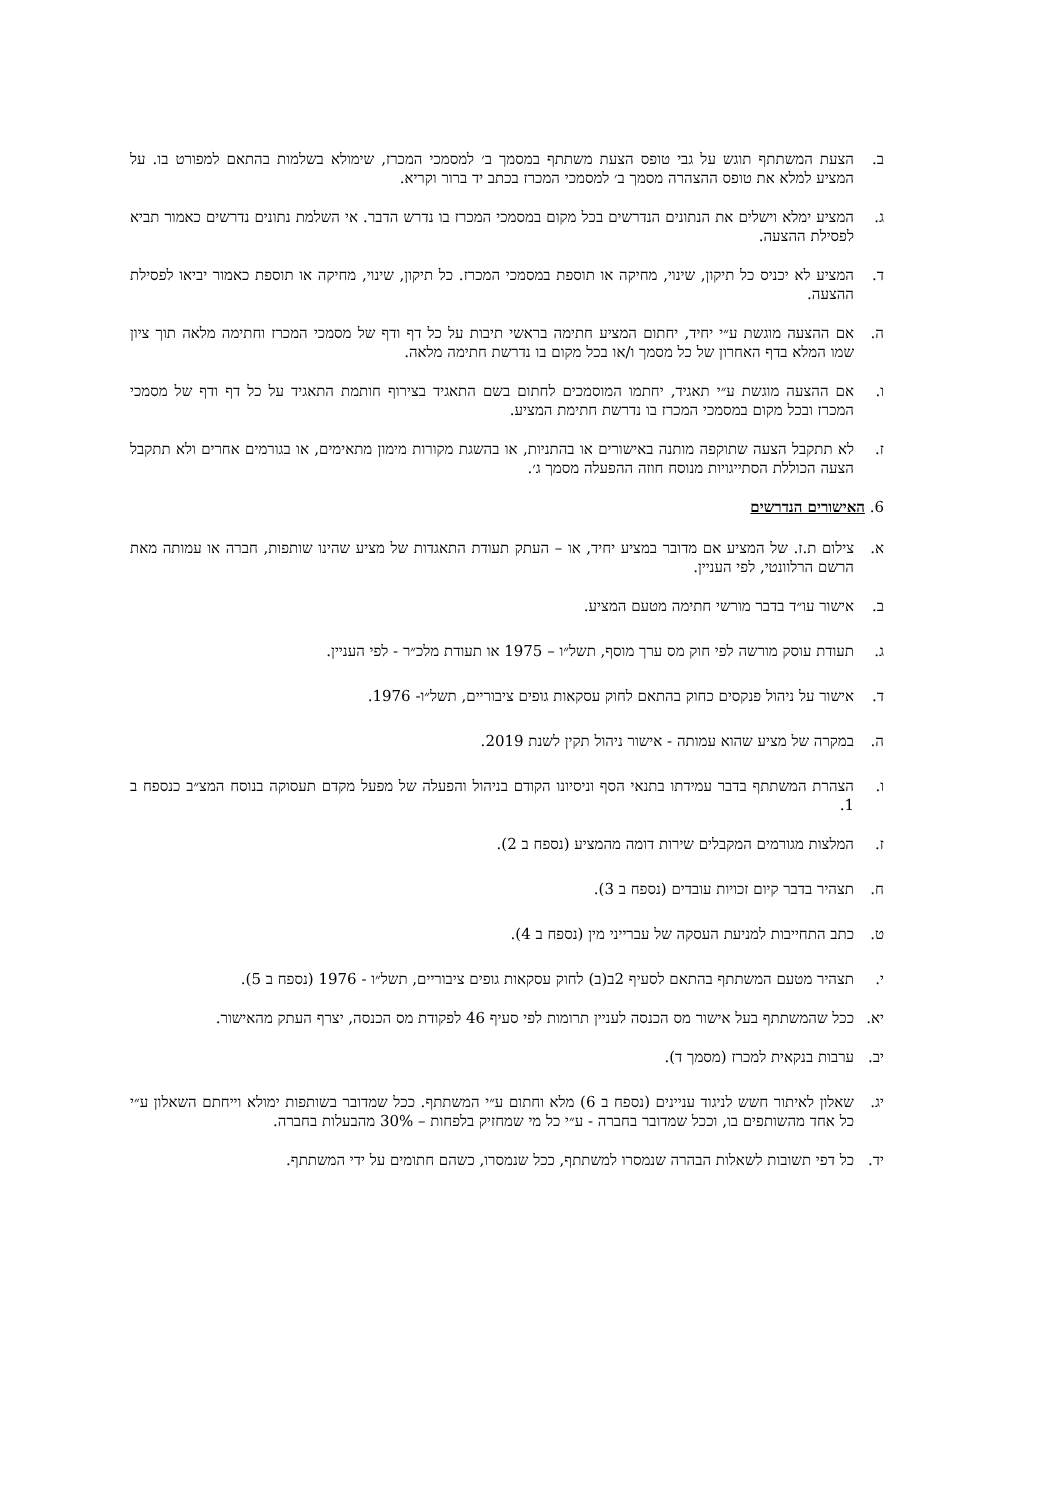ב. הצעת המשתתף תוגש על גבי טופס הצעת משתתף במסמך ב׳ למסמכי המכרז, שימולא בשלמות בהתאם למפורט בו. על המציע למלא את טופס ההצהרה מסמך ב׳ למסמכי המכרז בכתב יד ברור וקריא.
ג. המציע ימלא וישלים את הנתונים הנדרשים בכל מקום במסמכי המכרז בו נדרש הדבר. אי השלמת נתונים נדרשים כאמור תביא לפסילת ההצעה.
ד. המציע לא יכניס כל תיקון, שינוי, מחיקה או תוספת במסמכי המכרז. כל תיקון, שינוי, מחיקה או תוספת כאמור יביאו לפסילת ההצעה.
ה. אם ההצעה מוגשת ע״י יחיד, יחתום המציע חתימה בראשי תיבות על כל דף ודף של מסמכי המכרז וחתימה מלאה תוך ציון שמו המלא בדף האחרון של כל מסמך ו/או בכל מקום בו נדרשת חתימה מלאה.
ו. אם ההצעה מוגשת ע״י תאגיד, יחתמו המוסמכים לחתום בשם התאגיד בצירוף חותמת התאגיד על כל דף ודף של מסמכי המכרז ובכל מקום במסמכי המכרז בו נדרשת חתימת המציע.
ז. לא תתקבל הצעה שתוקפה מותנה באישורים או בהתניות, או בהשגת מקורות מימון מתאימים, או בגורמים אחרים ולא תתקבל הצעה הכוללת הסתייגויות מנוסח חוזה ההפעלה מסמך ג׳.
6. האישורים הנדרשים
א. צילום ת.ז. של המציע אם מדובר במציע יחיד, או – העתק תעודת התאגדות של מציע שהינו שותפות, חברה או עמותה מאת הרשם הרלוונטי, לפי העניין.
ב. אישור עו״ד בדבר מורשי חתימה מטעם המציע.
ג. תעודת עוסק מורשה לפי חוק מס ערך מוסף, תשל״ו – 1975 או תעודת מלכ״ר - לפי העניין.
ד. אישור על ניהול פנקסים כחוק בהתאם לחוק עסקאות גופים ציבוריים, תשל״ו- 1976.
ה. במקרה של מציע שהוא עמותה - אישור ניהול תקין לשנת 2019.
ו. הצהרת המשתתף בדבר עמידתו בתנאי הסף וניסיונו הקודם בניהול והפעלה של מפעל מקדם תעסוקה בנוסח המצ״ב כנספח ב 1.
ז. המלצות מגורמים המקבלים שירות דומה מהמציע (נספח ב 2).
ח. תצהיר בדבר קיום זכויות עובדים (נספח ב 3).
ט. כתב התחייבות למניעת העסקה של עברייני מין (נספח ב 4).
י. תצהיר מטעם המשתתף בהתאם לסעיף 2ב(ב) לחוק עסקאות גופים ציבוריים, תשל״ו - 1976 (נספח ב 5).
יא. ככל שהמשתתף בעל אישור מס הכנסה לעניין תרומות לפי סעיף 46 לפקודת מס הכנסה, יצרף העתק מהאישור.
יב. ערבות בנקאית למכרז (מסמך ד).
יג. שאלון לאיתור חשש לניגוד עניינים (נספח ב 6) מלא וחתום ע״י המשתתף. ככל שמדובר בשותפות ימולא וייחתם השאלון ע״י כל אחד מהשותפים בו, וככל שמדובר בחברה - ע״י כל מי שמחזיק בלפחות – 30% מהבעלות בחברה.
יד. כל דפי תשובות לשאלות הבהרה שנמסרו למשתתף, ככל שנמסרו, כשהם חתומים על ידי המשתתף.